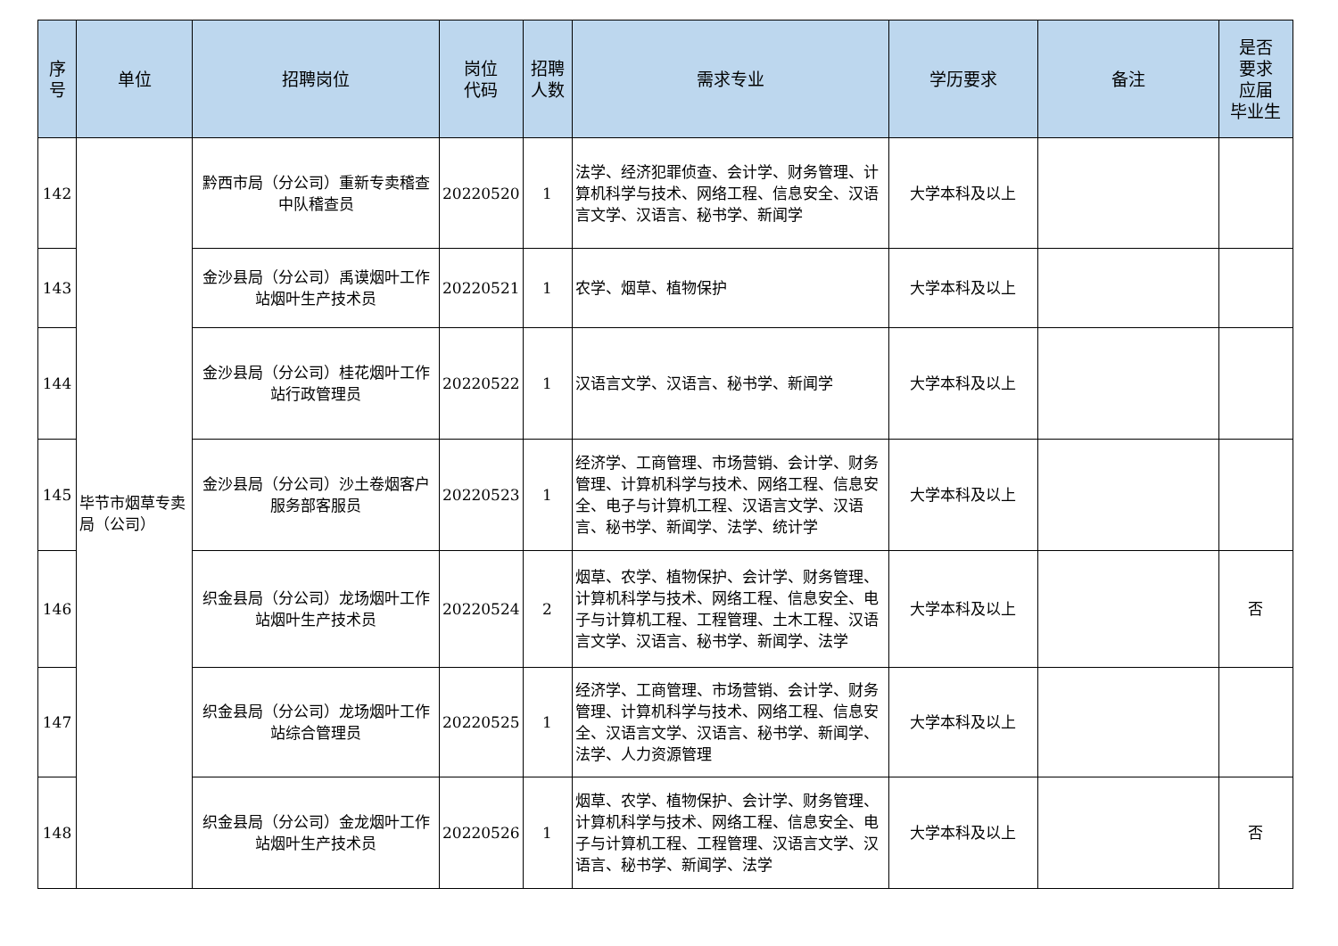| 序 号 | 单位 | 招聘岗位 | 岗位 代码 | 招聘 人数 | 需求专业 | 学历要求 | 备注 | 是否 要求 应届 毕业生 |
| --- | --- | --- | --- | --- | --- | --- | --- | --- |
| 142 | 毕节市烟草专卖局（公司） | 黔西市局（分公司）重新专卖稽查中队稽查员 | 20220520 | 1 | 法学、经济犯罪侦查、会计学、财务管理、计算机科学与技术、网络工程、信息安全、汉语言文学、汉语言、秘书学、新闻学 | 大学本科及以上 | | |
| 143 | | 金沙县局（分公司）禹谟烟叶工作站烟叶生产技术员 | 20220521 | 1 | 农学、烟草、植物保护 | 大学本科及以上 | | |
| 144 | | 金沙县局（分公司）桂花烟叶工作站行政管理员 | 20220522 | 1 | 汉语言文学、汉语言、秘书学、新闻学 | 大学本科及以上 | | |
| 145 | | 金沙县局（分公司）沙土卷烟客户服务部客服员 | 20220523 | 1 | 经济学、工商管理、市场营销、会计学、财务管理、计算机科学与技术、网络工程、信息安全、电子与计算机工程、汉语言文学、汉语言、秘书学、新闻学、法学、统计学 | 大学本科及以上 | | |
| 146 | | 织金县局（分公司）龙场烟叶工作站烟叶生产技术员 | 20220524 | 2 | 烟草、农学、植物保护、会计学、财务管理、计算机科学与技术、网络工程、信息安全、电子与计算机工程、工程管理、土木工程、汉语言文学、汉语言、秘书学、新闻学、法学 | 大学本科及以上 | | 否 |
| 147 | | 织金县局（分公司）龙场烟叶工作站综合管理员 | 20220525 | 1 | 经济学、工商管理、市场营销、会计学、财务管理、计算机科学与技术、网络工程、信息安全、汉语言文学、汉语言、秘书学、新闻学、法学、人力资源管理 | 大学本科及以上 | | |
| 148 | | 织金县局（分公司）金龙烟叶工作站烟叶生产技术员 | 20220526 | 1 | 烟草、农学、植物保护、会计学、财务管理、计算机科学与技术、网络工程、信息安全、电子与计算机工程、工程管理、汉语言文学、汉语言、秘书学、新闻学、法学 | 大学本科及以上 | | 否 |